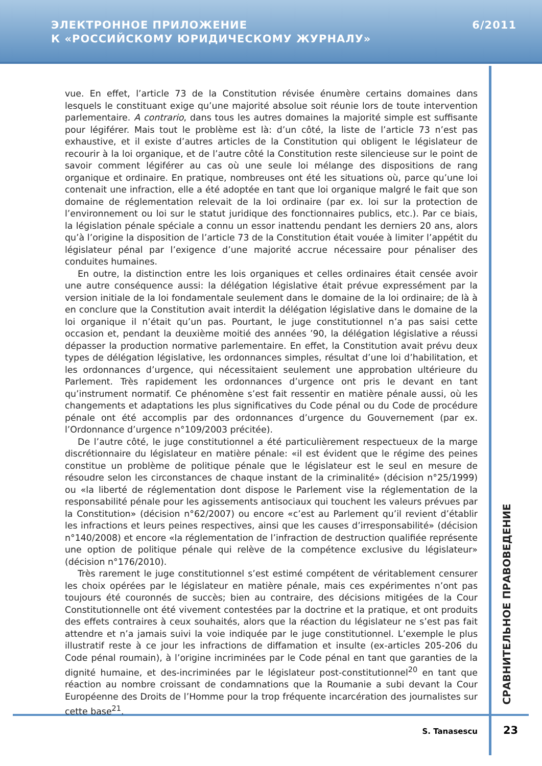ЭЛЕКТРОННОЕ ПРИЛОЖЕНИЕ
К «РОССИЙСКОМУ ЮРИДИЧЕСКОМУ ЖУРНАЛУ»
6/2011
vue. En effet, l’article 73 de la Constitution révisée énumère certains domaines dans lesquels le constituant exige qu’une majorité absolue soit réunie lors de toute intervention parlementaire. A contrario, dans tous les autres domaines la majorité simple est suffisante pour légiférer. Mais tout le problème est là: d’un côté, la liste de l’article 73 n’est pas exhaustive, et il existe d’autres articles de la Constitution qui obligent le législateur de recourir à la loi organique, et de l’autre côté la Constitution reste silencieuse sur le point de savoir comment légiférer au cas où une seule loi mélange des dispositions de rang organique et ordinaire. En pratique, nombreuses ont été les situations où, parce qu’une loi contenait une infraction, elle a été adoptée en tant que loi organique malgré le fait que son domaine de réglementation relevait de la loi ordinaire (par ex. loi sur la protection de l’environnement ou loi sur le statut juridique des fonctionnaires publics, etc.). Par ce biais, la législation pénale spéciale a connu un essor inattendu pendant les derniers 20 ans, alors qu’à l’origine la disposition de l’article 73 de la Constitution était vouée à limiter l’appétit du législateur pénal par l’exigence d’une majorité accrue nécessaire pour pénaliser des conduites humaines.
En outre, la distinction entre les lois organiques et celles ordinaires était censée avoir une autre conséquence aussi: la délégation législative était prévue expressément par la version initiale de la loi fondamentale seulement dans le domaine de la loi ordinaire; de là à en conclure que la Constitution avait interdit la délégation législative dans le domaine de la loi organique il n’était qu’un pas. Pourtant, le juge constitutionnel n’a pas saisi cette occasion et, pendant la deuxième moitié des années ’90, la délégation législative a réussi dépasser la production normative parlementaire. En effet, la Constitution avait prévu deux types de délégation législative, les ordonnances simples, résultat d’une loi d’habilitation, et les ordonnances d’urgence, qui nécessitaient seulement une approbation ultérieure du Parlement. Très rapidement les ordonnances d’urgence ont pris le devant en tant qu’instrument normatif. Ce phénomène s’est fait ressentir en matière pénale aussi, où les changements et adaptations les plus significatives du Code pénal ou du Code de procédure pénale ont été accomplis par des ordonnances d’urgence du Gouvernement (par ex. l’Ordonnance d’urgence n°109/2003 précitée).
De l’autre côté, le juge constitutionnel a été particulièrement respectueux de la marge discrétionnaire du législateur en matière pénale: «il est évident que le régime des peines constitue un problème de politique pénale que le législateur est le seul en mesure de résoudre selon les circonstances de chaque instant de la criminalité» (décision n°25/1999) ou «la liberté de réglementation dont dispose le Parlement vise la réglementation de la responsabilité pénale pour les agissements antisociaux qui touchent les valeurs prévues par la Constitution» (décision n°62/2007) ou encore «c’est au Parlement qu’il revient d’établir les infractions et leurs peines respectives, ainsi que les causes d’irresponsabilité» (décision n°140/2008) et encore «la réglementation de l’infraction de destruction qualifiée représente une option de politique pénale qui relève de la compétence exclusive du législateur» (décision n°176/2010).
Très rarement le juge constitutionnel s’est estimé compétent de véritablement censurer les choix opérées par le législateur en matière pénale, mais ces expérimentes n’ont pas toujours été couronnés de succès; bien au contraire, des décisions mitigées de la Cour Constitutionnelle ont été vivement contestées par la doctrine et la pratique, et ont produits des effets contraires à ceux souhaités, alors que la réaction du législateur ne s’est pas fait attendre et n’a jamais suivi la voie indiquée par le juge constitutionnel. L’exemple le plus illustratif reste à ce jour les infractions de diffamation et insulte (ex-articles 205-206 du Code pénal roumain), à l’origine incriminées par le Code pénal en tant que garanties de la dignité humaine, et des-incriminées par le législateur post-constitutionnel<sup>20</sup> en tant que réaction au nombre croissant de condamnations que la Roumanie a subi devant la Cour Européenne des Droits de l’Homme pour la trop fréquente incarcération des journalistes sur cette base<sup>21</sup>.
СРАВНИТЕЛЬНОЕ ПРАВОВЕДЕНИЕ
S. Tanasescu 23